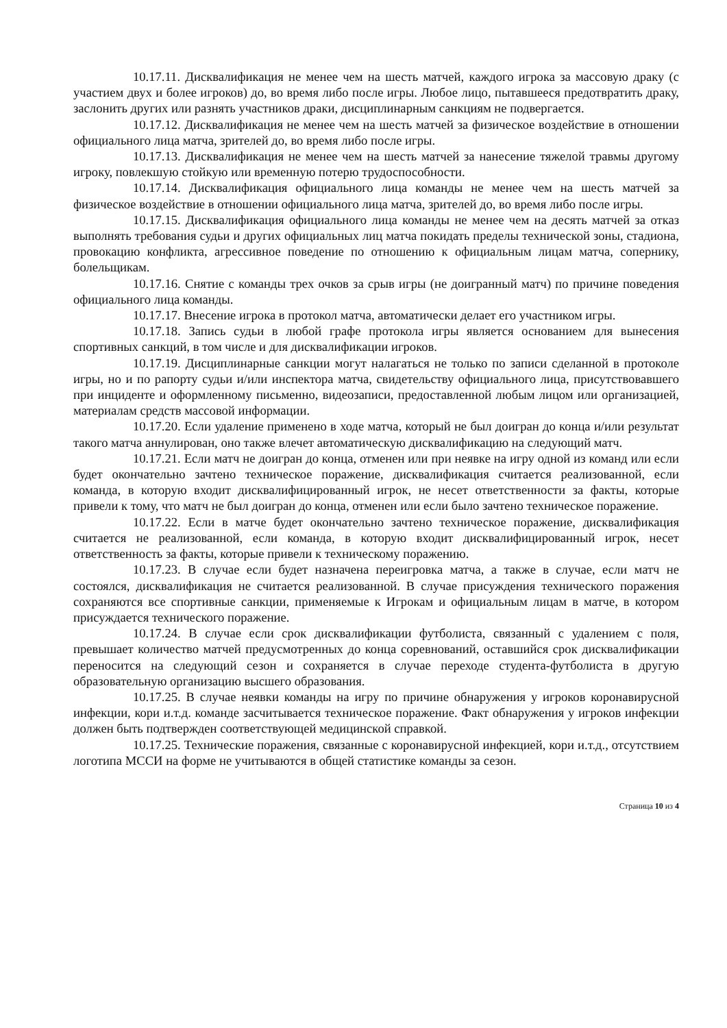10.17.11. Дисквалификация не менее чем на шесть матчей, каждого игрока за массовую драку (с участием двух и более игроков) до, во время либо после игры. Любое лицо, пытавшееся предотвратить драку, заслонить других или разнять участников драки, дисциплинарным санкциям не подвергается.
10.17.12. Дисквалификация не менее чем на шесть матчей за физическое воздействие в отношении официального лица матча, зрителей до, во время либо после игры.
10.17.13. Дисквалификация не менее чем на шесть матчей за нанесение тяжелой травмы другому игроку, повлекшую стойкую или временную потерю трудоспособности.
10.17.14. Дисквалификация официального лица команды не менее чем на шесть матчей за физическое воздействие в отношении официального лица матча, зрителей до, во время либо после игры.
10.17.15. Дисквалификация официального лица команды не менее чем на десять матчей за отказ выполнять требования судьи и других официальных лиц матча покидать пределы технической зоны, стадиона, провокацию конфликта, агрессивное поведение по отношению к официальным лицам матча, сопернику, болельщикам.
10.17.16. Снятие с команды трех очков за срыв игры (не доигранный матч) по причине поведения официального лица команды.
10.17.17. Внесение игрока в протокол матча, автоматически делает его участником игры.
10.17.18. Запись судьи в любой графе протокола игры является основанием для вынесения спортивных санкций, в том числе и для дисквалификации игроков.
10.17.19. Дисциплинарные санкции могут налагаться не только по записи сделанной в протоколе игры, но и по рапорту судьи и/или инспектора матча, свидетельству официального лица, присутствовавшего при инциденте и оформленному письменно, видеозаписи, предоставленной любым лицом или организацией, материалам средств массовой информации.
10.17.20. Если удаление применено в ходе матча, который не был доигран до конца и/или результат такого матча аннулирован, оно также влечет автоматическую дисквалификацию на следующий матч.
10.17.21. Если матч не доигран до конца, отменен или при неявке на игру одной из команд или если будет окончательно зачтено техническое поражение, дисквалификация считается реализованной, если команда, в которую входит дисквалифицированный игрок, не несет ответственности за факты, которые привели к тому, что матч не был доигран до конца, отменен или если было зачтено техническое поражение.
10.17.22. Если в матче будет окончательно зачтено техническое поражение, дисквалификация считается не реализованной, если команда, в которую входит дисквалифицированный игрок, несет ответственность за факты, которые привели к техническому поражению.
10.17.23. В случае если будет назначена переигровка матча, а также в случае, если матч не состоялся, дисквалификация не считается реализованной. В случае присуждения технического поражения сохраняются все спортивные санкции, применяемые к Игрокам и официальным лицам в матче, в котором присуждается технического поражение.
10.17.24. В случае если срок дисквалификации футболиста, связанный с удалением с поля, превышает количество матчей предусмотренных до конца соревнований, оставшийся срок дисквалификации переносится на следующий сезон и сохраняется в случае переходе студента-футболиста в другую образовательную организацию высшего образования.
10.17.25. В случае неявки команды на игру по причине обнаружения у игроков коронавирусной инфекции, кори и.т.д. команде засчитывается техническое поражение. Факт обнаружения у игроков инфекции должен быть подтвержден соответствующей медицинской справкой.
10.17.25. Технические поражения, связанные с коронавирусной инфекцией, кори и.т.д., отсутствием логотипа МССИ на форме не учитываются в общей статистике команды за сезон.
Страница 10 из 4